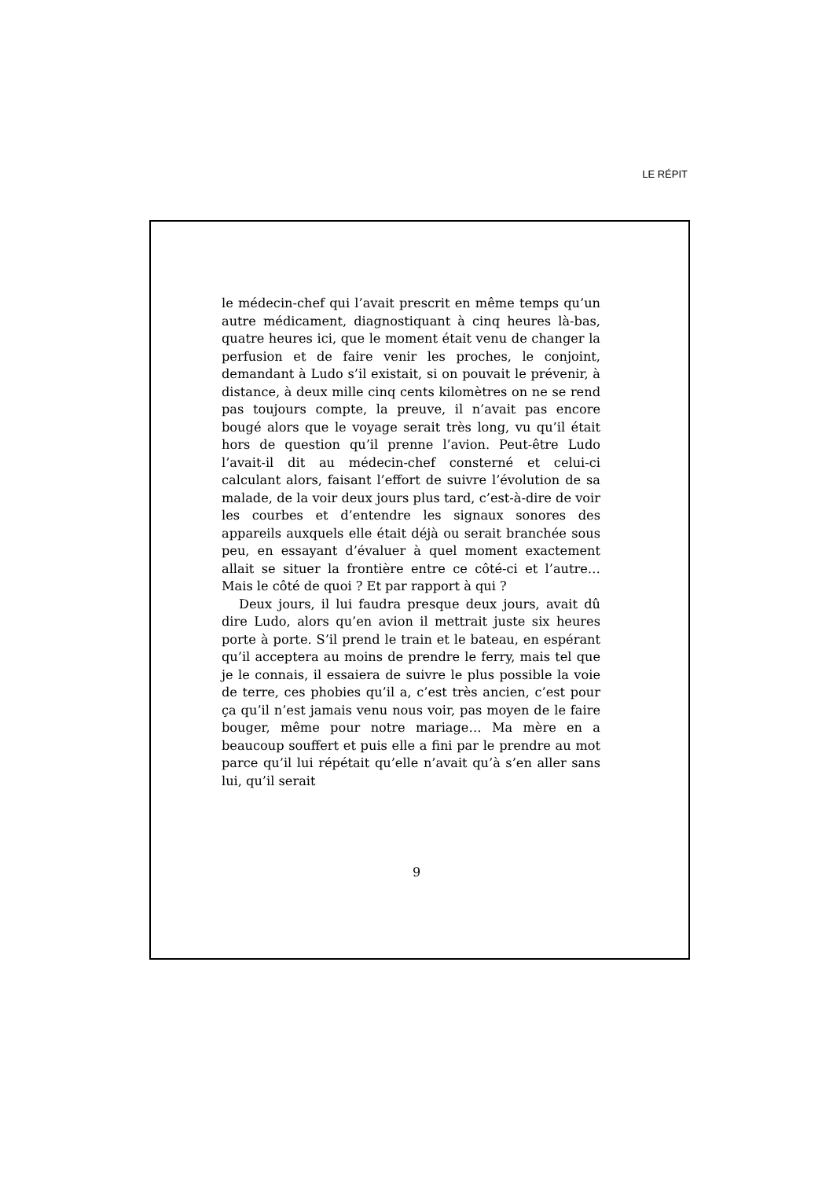LE RÉPIT
le médecin-chef qui l’avait prescrit en même temps qu’un autre médicament, diagnostiquant à cinq heures là-bas, quatre heures ici, que le moment était venu de changer la perfusion et de faire venir les proches, le conjoint, demandant à Ludo s’il existait, si on pouvait le prévenir, à distance, à deux mille cinq cents kilomètres on ne se rend pas toujours compte, la preuve, il n’avait pas encore bougé alors que le voyage serait très long, vu qu’il était hors de question qu’il prenne l’avion. Peut-être Ludo l’avait-il dit au médecin-chef consterné et celui-ci calculant alors, faisant l’effort de suivre l’évolution de sa malade, de la voir deux jours plus tard, c’est-à-dire de voir les courbes et d’entendre les signaux sonores des appareils auxquels elle était déjà ou serait branchée sous peu, en essayant d’évaluer à quel moment exactement allait se situer la frontière entre ce côté-ci et l’autre… Mais le côté de quoi ? Et par rapport à qui ?
Deux jours, il lui faudra presque deux jours, avait dû dire Ludo, alors qu’en avion il mettrait juste six heures porte à porte. S’il prend le train et le bateau, en espérant qu’il acceptera au moins de prendre le ferry, mais tel que je le connais, il essaiera de suivre le plus possible la voie de terre, ces phobies qu’il a, c’est très ancien, c’est pour ça qu’il n’est jamais venu nous voir, pas moyen de le faire bouger, même pour notre mariage… Ma mère en a beaucoup souffert et puis elle a fini par le prendre au mot parce qu’il lui répétait qu’elle n’avait qu’à s’en aller sans lui, qu’il serait
9